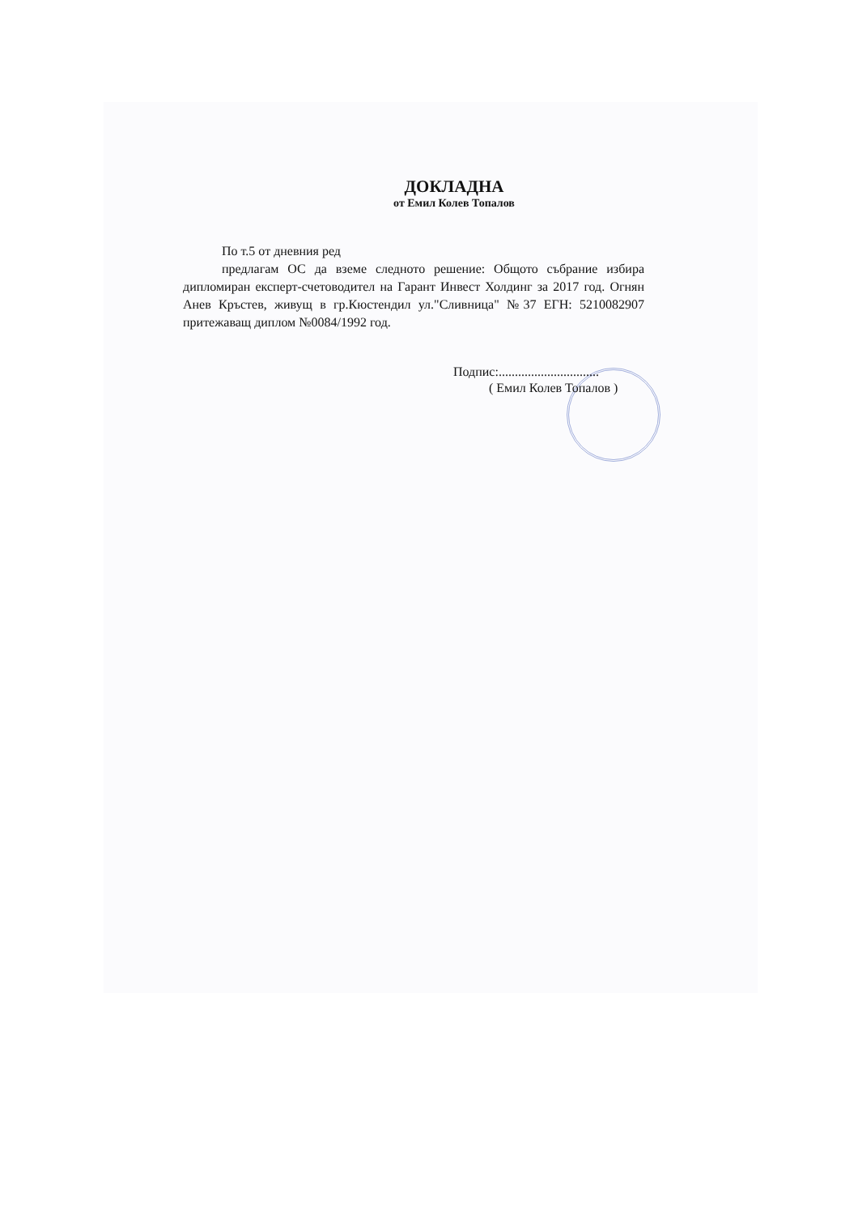ДОКЛАДНА
от Емил Колев Топалов
По т.5 от дневния ред
предлагам ОС да вземе следното решение: Общото събрание избира дипломиран експерт-счетоводител на Гарант Инвест Холдинг за 2017 год. Огнян Анев Кръстев, живущ в гр.Кюстендил ул."Сливница" №37 ЕГН: 5210082907 притежаващ диплом №0084/1992 год.
Подпис:...............................
( Емил Колев Топалов )